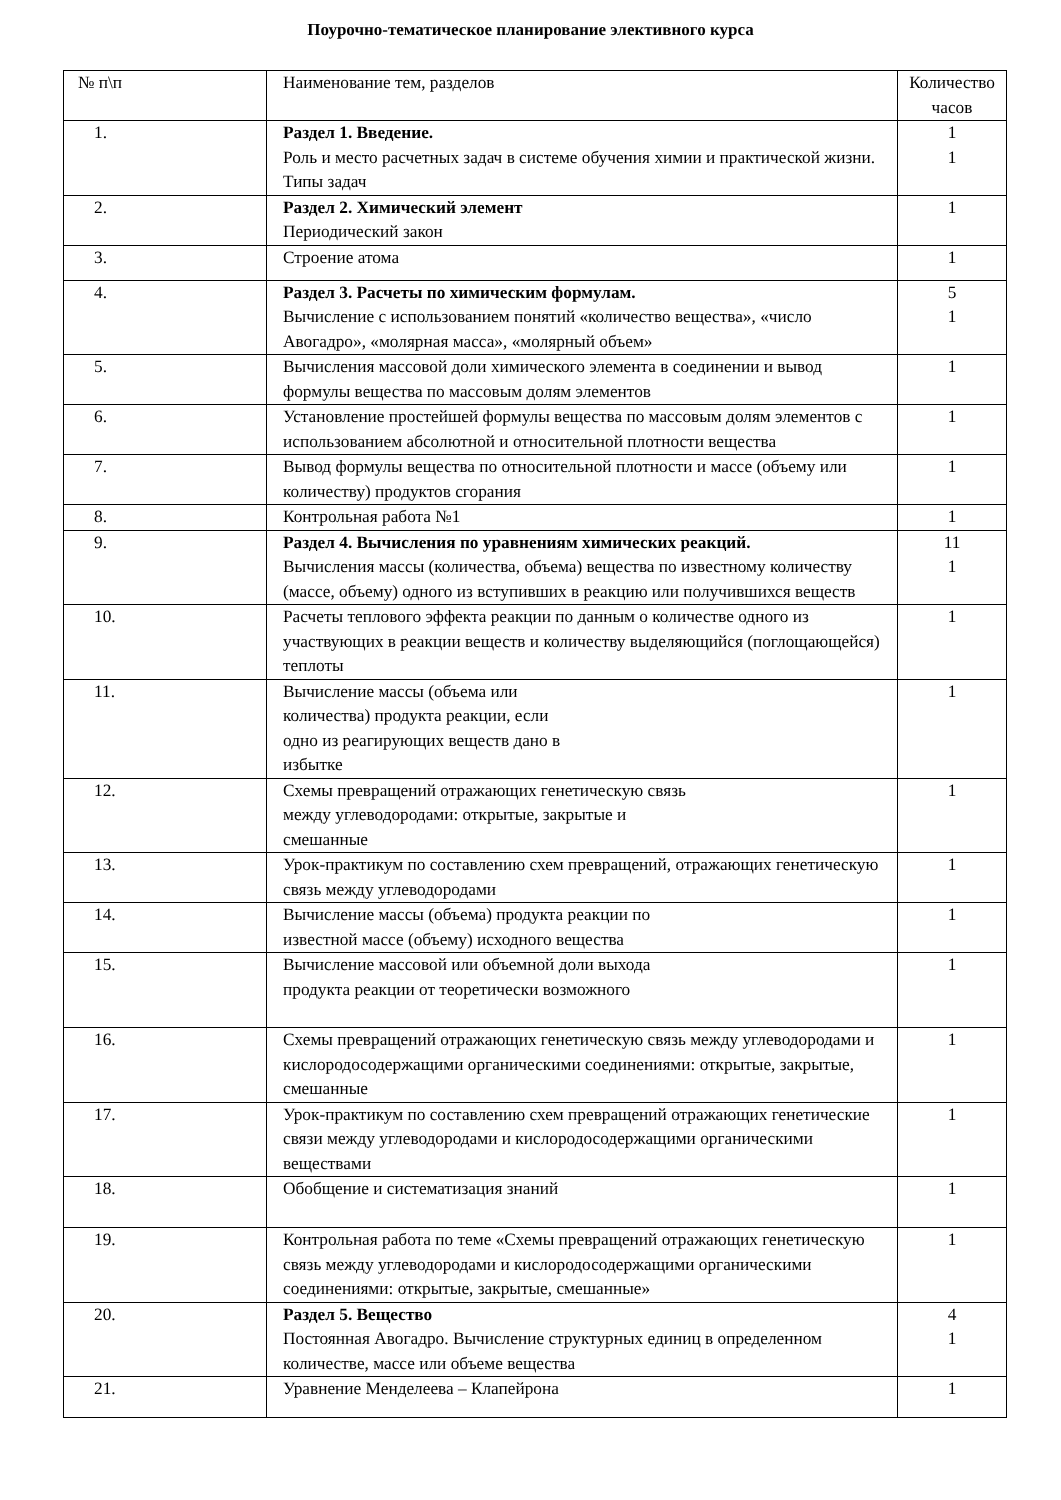Поурочно-тематическое планирование элективного курса
| № п\п | Наименование тем, разделов | Количество часов |
| 1. | Раздел 1. Введение. Роль и место расчетных задач в системе обучения химии и практической жизни. Типы задач | 1 1 |
| 2. | Раздел 2. Химический элемент Периодический закон | 1 |
| 3. | Строение атома | 1 |
| 4. | Раздел 3. Расчеты по химическим формулам. Вычисление с использованием понятий «количество вещества», «число Авогадро», «молярная масса», «молярный объем» | 5 1 |
| 5. | Вычисления массовой доли химического элемента в соединении и вывод формулы вещества по массовым долям элементов | 1 |
| 6. | Установление простейшей формулы вещества по массовым долям элементов с использованием абсолютной и относительной плотности вещества | 1 |
| 7. | Вывод формулы вещества по относительной плотности и массе (объему или количеству) продуктов сгорания | 1 |
| 8. | Контрольная работа №1 | 1 |
| 9. | Раздел 4. Вычисления по уравнениям химических реакций. Вычисления массы (количества, объема) вещества по известному количеству (массе, объему) одного из вступивших в реакцию или получившихся веществ | 11 1 |
| 10. | Расчеты теплового эффекта реакции по данным о количестве одного из участвующих в реакции веществ и количеству выделяющийся (поглощающейся) теплоты | 1 |
| 11. | Вычисление массы (объема или количества) продукта реакции, если одно из реагирующих веществ дано в избытке | 1 |
| 12. | Схемы превращений отражающих генетическую связь между углеводородами: открытые, закрытые и смешанные | 1 |
| 13. | Урок-практикум по составлению схем превращений, отражающих генетическую связь между углеводородами | 1 |
| 14. | Вычисление массы (объема) продукта реакции по известной массе (объему) исходного вещества | 1 |
| 15. | Вычисление массовой или объемной доли выхода продукта реакции от теоретически возможного | 1 |
| 16. | Схемы превращений отражающих генетическую связь между углеводородами и кислородосодержащими органическими соединениями: открытые, закрытые, смешанные | 1 |
| 17. | Урок-практикум по составлению схем превращений отражающих генетические связи между углеводородами и кислородосодержащими органическими веществами | 1 |
| 18. | Обобщение и систематизация знаний | 1 |
| 19. | Контрольная работа по теме «Схемы превращений отражающих генетическую связь между углеводородами и кислородосодержащими органическими соединениями: открытые, закрытые, смешанные» | 1 |
| 20. | Раздел 5. Вещество Постоянная Авогадро. Вычисление структурных единиц в определенном количестве, массе или объеме вещества | 4 1 |
| 21. | Уравнение Менделеева – Клапейрона | 1 |